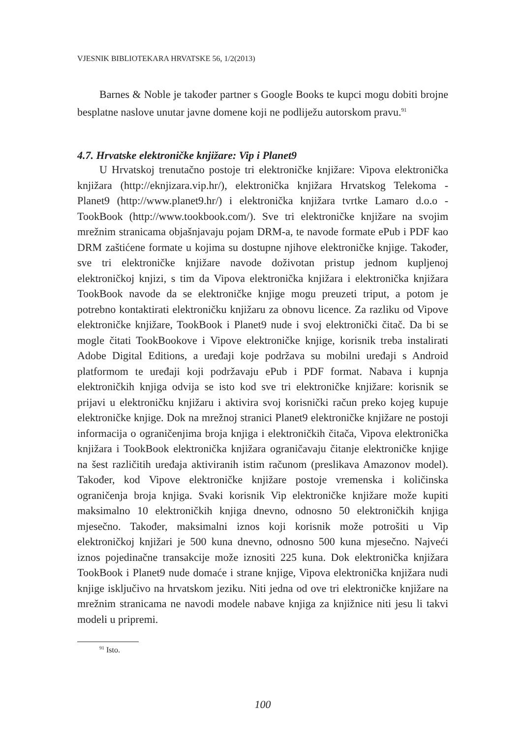VJESNIK BIBLIOTEKARA HRVATSKE 56, 1/2(2013)
Barnes & Noble je također partner s Google Books te kupci mogu dobiti brojne besplatne naslove unutar javne domene koji ne podliježu autorskom pravu.<sup>91</sup>
4.7. Hrvatske elektroničke knjižare: Vip i Planet9
U Hrvatskoj trenutačno postoje tri elektroničke knjižare: Vipova elektronička knjižara (http://eknjizara.vip.hr/), elektronička knjižara Hrvatskog Telekoma - Planet9 (http://www.planet9.hr/) i elektronička knjižara tvrtke Lamaro d.o.o - TookBook (http://www.tookbook.com/). Sve tri elektroničke knjižare na svojim mrežnim stranicama objašnjavaju pojam DRM-a, te navode formate ePub i PDF kao DRM zaštićene formate u kojima su dostupne njihove elektroničke knjige. Također, sve tri elektroničke knjižare navode doživotan pristup jednom kupljenoj elektroničkoj knjizi, s tim da Vipova elektronička knjižara i elektronička knjižara TookBook navode da se elektroničke knjige mogu preuzeti triput, a potom je potrebno kontaktirati elektroničku knjižaru za obnovu licence. Za razliku od Vipove elektroničke knjižare, TookBook i Planet9 nude i svoj elektronički čitač. Da bi se mogle čitati TookBookove i Vipove elektroničke knjige, korisnik treba instalirati Adobe Digital Editions, a uređaji koje podržava su mobilni uređaji s Android platformom te uređaji koji podržavaju ePub i PDF format. Nabava i kupnja elektroničkih knjiga odvija se isto kod sve tri elektroničke knjižare: korisnik se prijavi u elektroničku knjižaru i aktivira svoj korisnički račun preko kojeg kupuje elektroničke knjige. Dok na mrežnoj stranici Planet9 elektroničke knjižare ne postoji informacija o ograničenjima broja knjiga i elektroničkih čitača, Vipova elektronička knjižara i TookBook elektronička knjižara ograničavaju čitanje elektroničke knjige na šest različitih uređaja aktiviranih istim računom (preslikava Amazonov model). Također, kod Vipove elektroničke knjižare postoje vremenska i količinska ograničenja broja knjiga. Svaki korisnik Vip elektroničke knjižare može kupiti maksimalno 10 elektroničkih knjiga dnevno, odnosno 50 elektroničkih knjiga mjesečno. Također, maksimalni iznos koji korisnik može potrošiti u Vip elektroničkoj knjižari je 500 kuna dnevno, odnosno 500 kuna mjesečno. Najveći iznos pojedinačne transakcije može iznositi 225 kuna. Dok elektronička knjižara TookBook i Planet9 nude domaće i strane knjige, Vipova elektronička knjižara nudi knjige isključivo na hrvatskom jeziku. Niti jedna od ove tri elektroničke knjižare na mrežnim stranicama ne navodi modele nabave knjiga za knjižnice niti jesu li takvi modeli u pripremi.
<sup>91</sup> Isto.
100